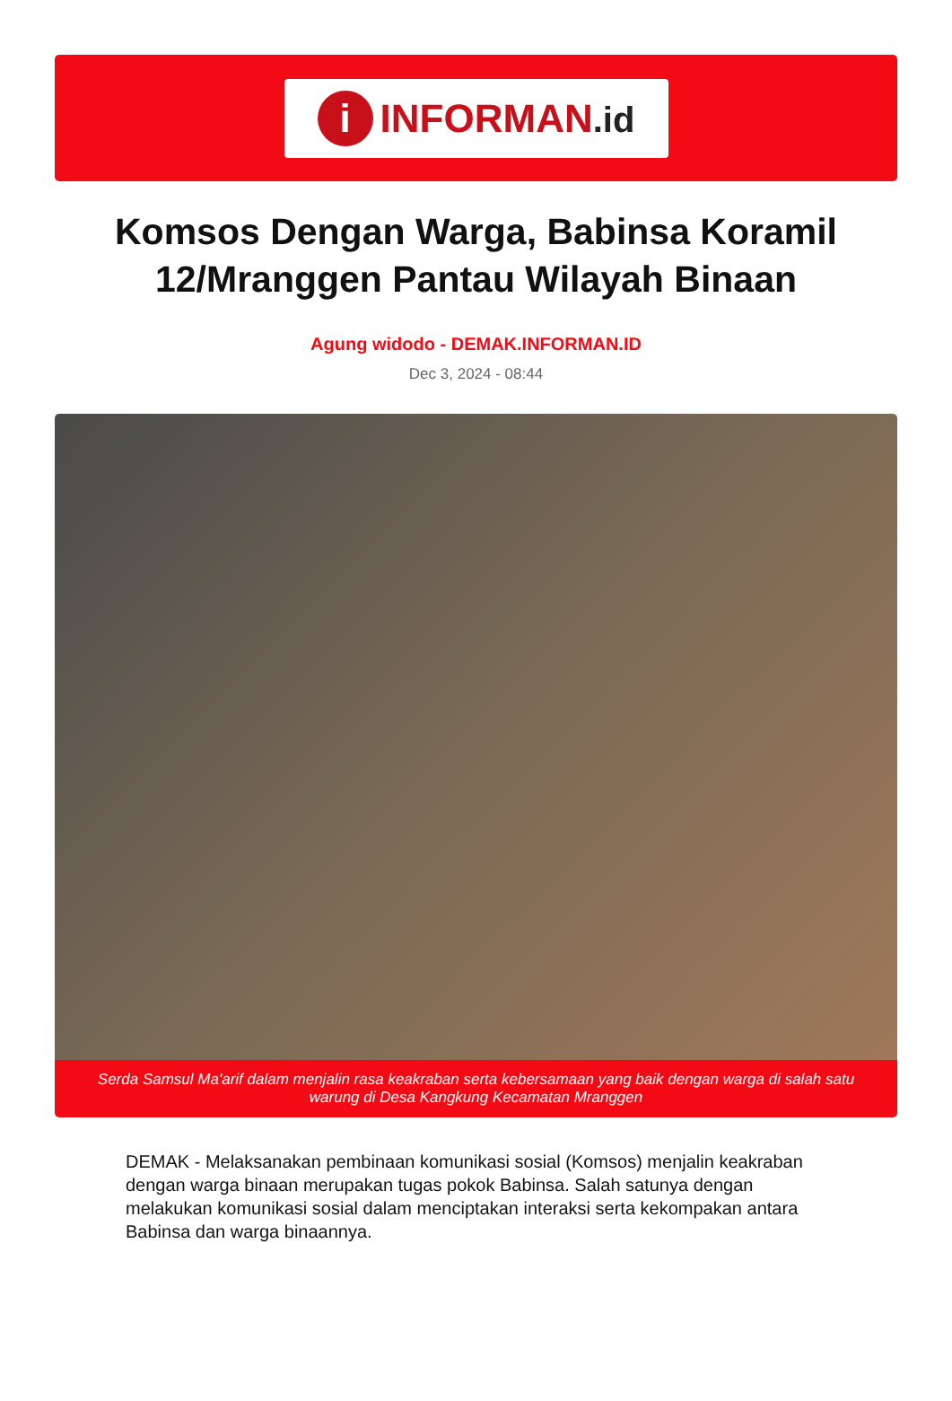i
INFORMAN.id
Komsos Dengan Warga, Babinsa Koramil 12/Mranggen Pantau Wilayah Binaan
Agung widodo - DEMAK.INFORMAN.ID
Dec 3, 2024 - 08:44
Serda Samsul Ma'arif dalam menjalin rasa keakraban serta kebersamaan yang baik dengan warga di salah satu warung di Desa Kangkung Kecamatan Mranggen
DEMAK - Melaksanakan pembinaan komunikasi sosial (Komsos) menjalin keakraban dengan warga binaan merupakan tugas pokok Babinsa. Salah satunya dengan melakukan komunikasi sosial dalam menciptakan interaksi serta kekompakan antara Babinsa dan warga binaannya.